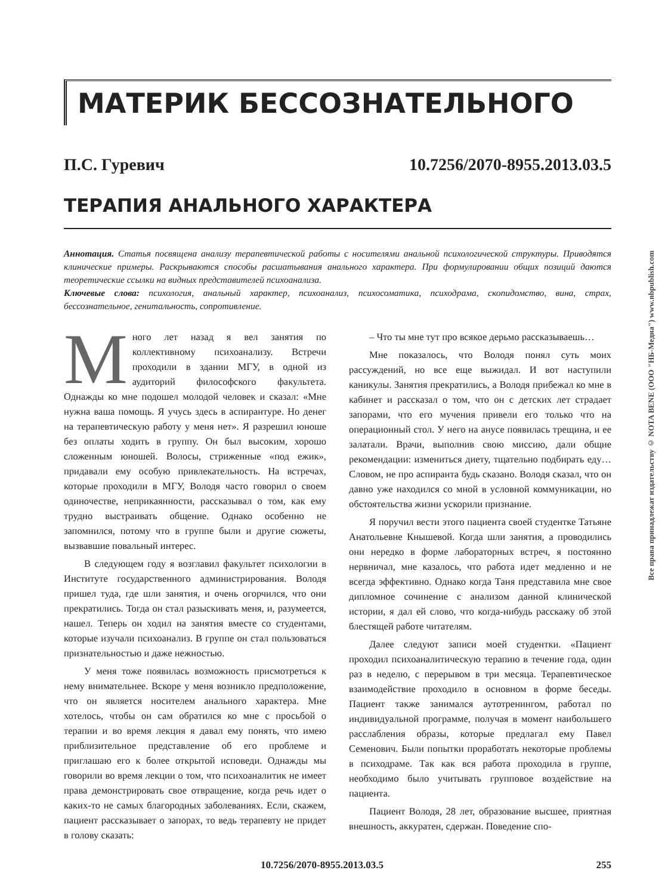МАТЕРИК БЕССОЗНАТЕЛЬНОГО
П.С. Гуревич 10.7256/2070-8955.2013.03.5
ТЕРАПИЯ АНАЛЬНОГО ХАРАКТЕРА
Аннотация. Статья посвящена анализу терапевтической работы с носителями анальной психологической структуры. Приводятся клинические примеры. Раскрываются способы расшатывания анального характера. При формулировании общих позиций даются теоретические ссылки на видных представителей психоанализа.
Ключевые слова: психология, анальный характер, психоанализ, психосоматика, психодрама, скопидомство, вина, страх, бессознательное, генитальность, сопротивление.
Много лет назад я вел занятия по коллективному психоанализу. Встречи проходили в здании МГУ, в одной из аудиторий философского факультета. Однажды ко мне подошел молодой человек и сказал: «Мне нужна ваша помощь. Я учусь здесь в аспирантуре. Но денег на терапевтическую работу у меня нет». Я разрешил юноше без оплаты ходить в группу. Он был высоким, хорошо сложенным юношей. Волосы, стриженные «под ежик», придавали ему особую привлекательность. На встречах, которые проходили в МГУ, Володя часто говорил о своем одиночестве, неприкаянности, рассказывал о том, как ему трудно выстраивать общение. Однако особенно не запомнился, потому что в группе были и другие сюжеты, вызвавшие повальный интерес.
В следующем году я возглавил факультет психологии в Институте государственного администрирования. Володя пришел туда, где шли занятия, и очень огорчился, что они прекратились. Тогда он стал разыскивать меня, и, разумеется, нашел. Теперь он ходил на занятия вместе со студентами, которые изучали психоанализ. В группе он стал пользоваться признательностью и даже нежностью.
У меня тоже появилась возможность присмотреться к нему внимательнее. Вскоре у меня возникло предположение, что он является носителем анального характера. Мне хотелось, чтобы он сам обратился ко мне с просьбой о терапии и во время лекция я давал ему понять, что имею приблизительное представление об его проблеме и приглашаю его к более открытой исповеди. Однажды мы говорили во время лекции о том, что психоаналитик не имеет права демонстрировать свое отвращение, когда речь идет о каких-то не самых благородных заболеваниях. Если, скажем, пациент рассказывает о запорах, то ведь терапевту не придет в голову сказать:
– Что ты мне тут про всякое дерьмо рассказываешь…
Мне показалось, что Володя понял суть моих рассуждений, но все еще выжидал. И вот наступили каникулы. Занятия прекратились, а Володя прибежал ко мне в кабинет и рассказал о том, что он с детских лет страдает запорами, что его мучения привели его только что на операционный стол. У него на анусе появилась трещина, и ее залатали. Врачи, выполнив свою миссию, дали общие рекомендации: измениться диету, тщательно подбирать еду… Словом, не про аспиранта будь сказано. Володя сказал, что он давно уже находился со мной в условной коммуникации, но обстоятельства жизни ускорили признание.
Я поручил вести этого пациента своей студентке Татьяне Анатольевне Кнышевой. Когда шли занятия, а проводились они нередко в форме лабораторных встреч, я постоянно нервничал, мне казалось, что работа идет медленно и не всегда эффективно. Однако когда Таня представила мне свое дипломное сочинение с анализом данной клинической истории, я дал ей слово, что когда-нибудь расскажу об этой блестящей работе читателям.
Далее следуют записи моей студентки. «Пациент проходил психоаналитическую терапию в течение года, один раз в неделю, с перерывом в три месяца. Терапевтическое взаимодействие проходило в основном в форме беседы. Пациент также занимался аутотренингом, работал по индивидуальной программе, получая в момент наибольшего расслабления образы, которые предлагал ему Павел Семенович. Были попытки проработать некоторые проблемы в психодраме. Так как вся работа проходила в группе, необходимо было учитывать групповое воздействие на пациента.
Пациент Володя, 28 лет, образование высшее, приятная внешность, аккуратен, сдержан. Поведение спо-
10.7256/2070-8955.2013.03.5 255
Все права принадлежат издательству © NOTA BENE (ООО "НБ-Медиа") www.nbpublish.com